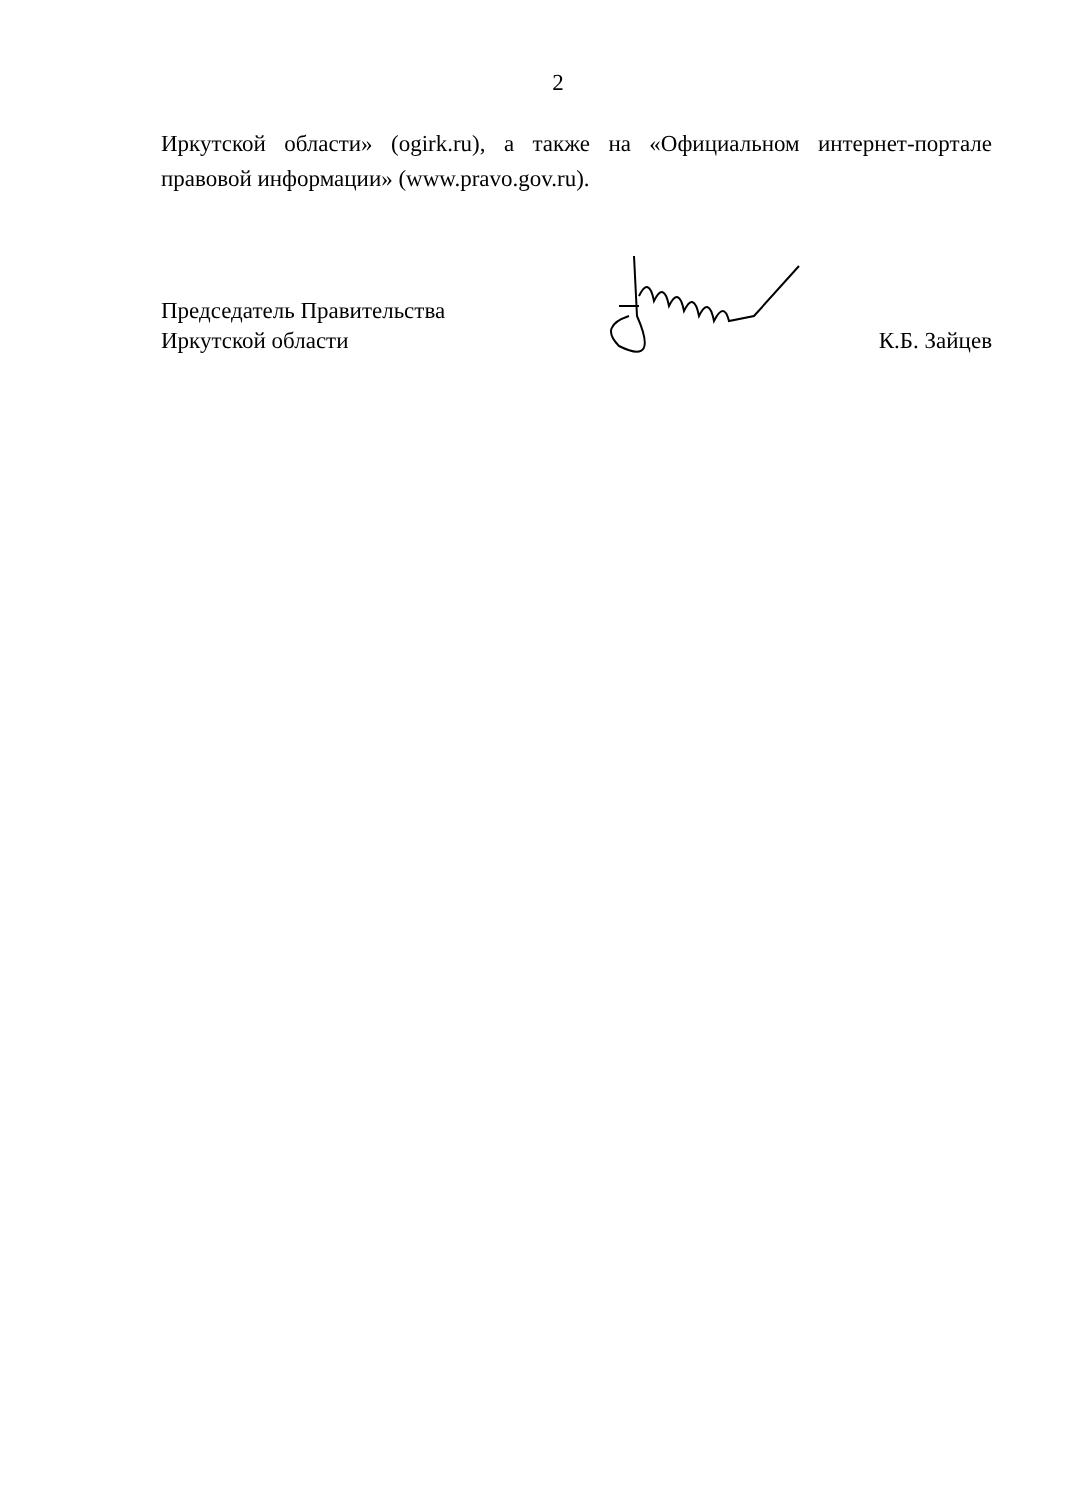2
Иркутской области» (ogirk.ru), а также на «Официальном интернет-портале правовой информации» (www.pravo.gov.ru).
Председатель Правительства
Иркутской области
К.Б. Зайцев